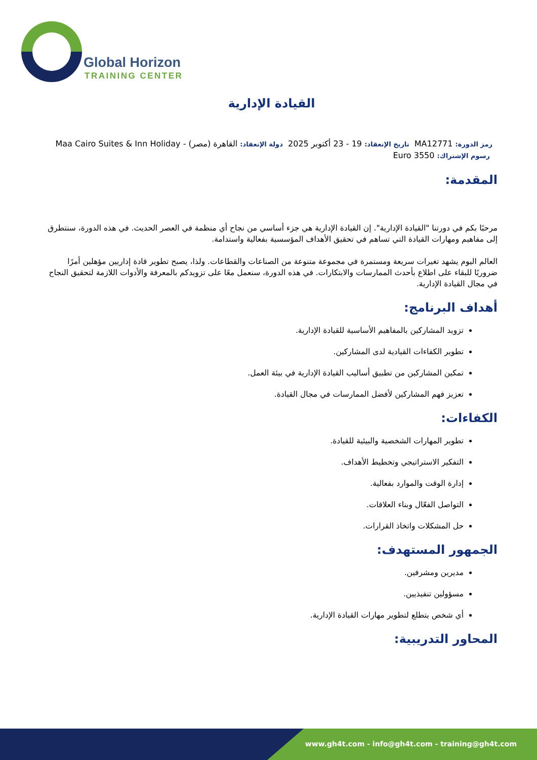Global Horizon
TRAINING CENTER
القيادة الإدارية
رمز الدورة: MA12771 تاريخ الإنعقاد: 19 - 23 أكتوبر 2025 دولة الإنعقاد: القاهرة (مصر) - Maa Cairo Suites & Inn Holiday رسوم الإشتراك: 3550 Euro
المقدمة:
مرحبًا بكم في دورتنا "القيادة الإدارية". إن القيادة الإدارية هي جزء أساسي من نجاح أي منظمة في العصر الحديث. في هذه الدورة، سنتطرق إلى مفاهيم ومهارات القيادة التي تساهم في تحقيق الأهداف المؤسسية بفعالية واستدامة.
العالم اليوم يشهد تغيرات سريعة ومستمرة في مجموعة متنوعة من الصناعات والقطاعات. ولذا، يصبح تطوير قادة إداريين مؤهلين أمرًا ضروريًا للبقاء على اطلاع بأحدث الممارسات والابتكارات. في هذه الدورة، سنعمل معًا على تزويدكم بالمعرفة والأدوات اللازمة لتحقيق النجاح في مجال القيادة الإدارية.
أهداف البرنامج:
تزويد المشاركين بالمفاهيم الأساسية للقيادة الإدارية.
تطوير الكفاءات القيادية لدى المشاركين.
تمكين المشاركين من تطبيق أساليب القيادة الإدارية في بيئة العمل.
تعزيز فهم المشاركين لأفضل الممارسات في مجال القيادة.
الكفاءات:
تطوير المهارات الشخصية والبيئية للقيادة.
التفكير الاستراتيجي وتخطيط الأهداف.
إدارة الوقت والموارد بفعالية.
التواصل الفعّال وبناء العلاقات.
حل المشكلات واتخاذ القرارات.
الجمهور المستهدف:
مديرين ومشرفين.
مسؤولين تنفيذيين.
أي شخص يتطلع لتطوير مهارات القيادة الإدارية.
المحاور التدريبية:
www.gh4t.com - info@gh4t.com - training@gh4t.com